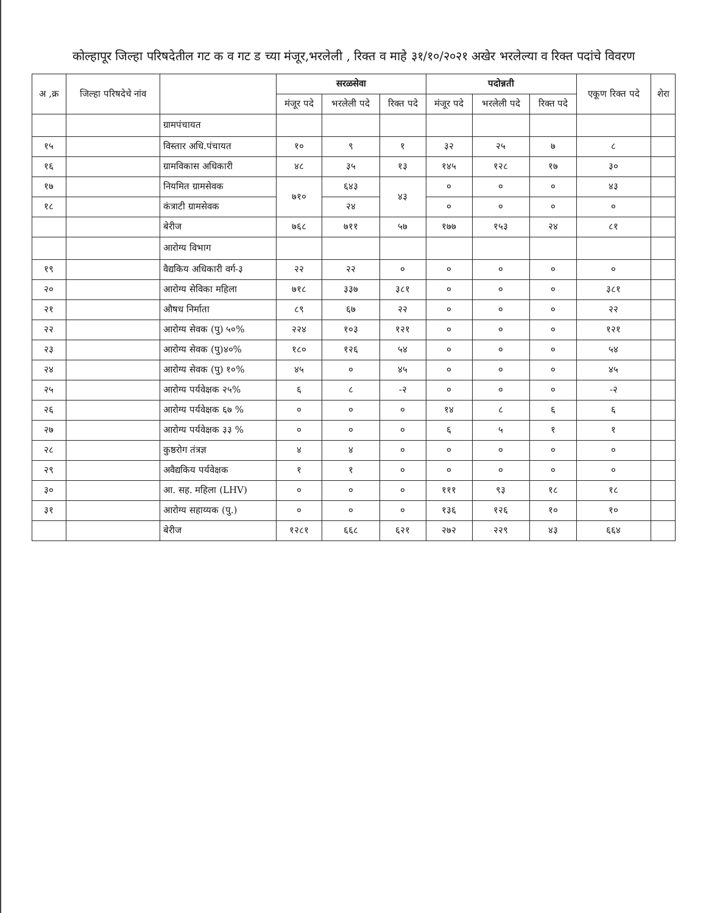कोल्हापूर जिल्हा परिषदेतील गट क व गट ड च्या मंजूर,भरलेली , रिक्त व माहे ३१/१०/२०२१ अखेर भरलेल्या व रिक्त पदांचे विवरण
| अ ,क्र | जिल्हा परिषदेचे नांव | | सरळसेवा | | | पदोन्नती | | | एकूण रिक्त पदे | शेरा |
| --- | --- | --- | --- | --- | --- | --- | --- | --- | --- | --- |
| | | | मंजूर पदे | भरलेली पदे | रिक्त पदे | मंजूर पदे | भरलेली पदे | रिक्त पदे | | |
| | | ग्रामपंचायत | | | | | | | | |
| १५ | | विस्तार अधि.पंचायत | १० | ९ | १ | ३२ | २५ | ७ | ८ | |
| १६ | | ग्रामविकास अधिकारी | ४८ | ३५ | १३ | १४५ | १२८ | १७ | ३० | |
| १७ | | नियमित ग्रामसेवक | ७१० | ६४३ | ४३ | ० | ० | ० | ४३ | |
| १८ | | कंत्राटी ग्रामसेवक | | २४ | | ० | ० | ० | ० | |
| | | बेरीज | ७६८ | ७११ | ५७ | १७७ | १५३ | २४ | ८१ | |
| | | आरोग्य विभाग | | | | | | | | |
| १९ | | वैद्यकिय अधिकारी वर्ग-३ | २२ | २२ | ० | ० | ० | ० | ० | |
| २० | | आरोग्य सेविका महिला | ७१८ | ३३७ | ३८१ | ० | ० | ० | ३८१ | |
| २१ | | औषध निर्माता | ८९ | ६७ | २२ | ० | ० | ० | २२ | |
| २२ | | आरोग्य सेवक (पु) ५०% | २२४ | १०३ | १२१ | ० | ० | ० | १२१ | |
| २३ | | आरोग्य सेवक (पु)४०% | १८० | १२६ | ५४ | ० | ० | ० | ५४ | |
| २४ | | आरोग्य सेवक (पु) १०% | ४५ | ० | ४५ | ० | ० | ० | ४५ | |
| २५ | | आरोग्य पर्यवेक्षक २५% | ६ | ८ | -२ | ० | ० | ० | -२ | |
| २६ | | आरोग्य पर्यवेक्षक ६७ % | ० | ० | ० | १४ | ८ | ६ | ६ | |
| २७ | | आरोग्य पर्यवेक्षक ३३ % | ० | ० | ० | ६ | ५ | १ | १ | |
| २८ | | कुष्ठरोग तंत्रज्ञ | ४ | ४ | ० | ० | ० | ० | ० | |
| २९ | | अवैद्यकिय पर्यवेक्षक | १ | १ | ० | ० | ० | ० | ० | |
| ३० | | आ. सह. महिला (LHV) | ० | ० | ० | १११ | ९३ | १८ | १८ | |
| ३१ | | आरोग्य सहाय्यक (पु.) | ० | ० | ० | १३६ | १२६ | १० | १० | |
| | | बेरीज | १२८१ | ६६८ | ६२१ | २७२ | २२९ | ४३ | ६६४ | |